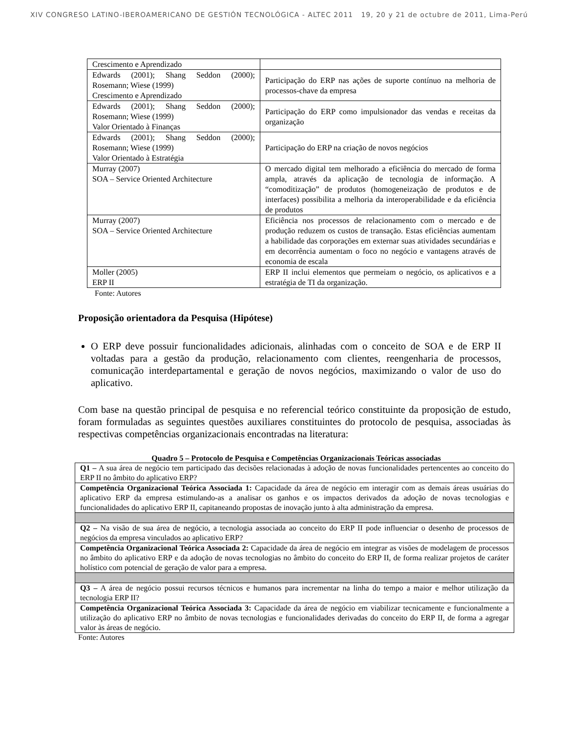XIV CONGRESO LATINO-IBEROAMERICANO DE GESTIÓN TECNOLÓGICA - ALTEC 2011 19, 20 y 21 de octubre de 2011, Lima-Perú
| Crescimento e Aprendizado | |
| Edwards (2001); Shang Seddon (2000); Rosemann; Wiese (1999) Crescimento e Aprendizado | Participação do ERP nas ações de suporte contínuo na melhoria de processos-chave da empresa |
| Edwards (2001); Shang Seddon (2000); Rosemann; Wiese (1999) Valor Orientado à Finanças | Participação do ERP como impulsionador das vendas e receitas da organização |
| Edwards (2001); Shang Seddon (2000); Rosemann; Wiese (1999) Valor Orientado à Estratégia | Participação do ERP na criação de novos negócios |
| Murray (2007) SOA – Service Oriented Architecture | O mercado digital tem melhorado a eficiência do mercado de forma ampla, através da aplicação de tecnologia de informação. A “comoditização” de produtos (homogeneização de produtos e de interfaces) possibilita a melhoria da interoperabilidade e da eficiência de produtos |
| Murray (2007) SOA – Service Oriented Architecture | Eficiência nos processos de relacionamento com o mercado e de produção reduzem os custos de transação. Estas eficiências aumentam a habilidade das corporações em externar suas atividades secundárias e em decorrência aumentam o foco no negócio e vantagens através de economia de escala |
| Moller (2005) ERP II | ERP II inclui elementos que permeiam o negócio, os aplicativos e a estratégia de TI da organização. |
Fonte: Autores
Proposição orientadora da Pesquisa (Hipótese)
O ERP deve possuir funcionalidades adicionais, alinhadas com o conceito de SOA e de ERP II voltadas para a gestão da produção, relacionamento com clientes, reengenharia de processos, comunicação interdepartamental e geração de novos negócios, maximizando o valor de uso do aplicativo.
Com base na questão principal de pesquisa e no referencial teórico constituinte da proposição de estudo, foram formuladas as seguintes questões auxiliares constituintes do protocolo de pesquisa, associadas às respectivas competências organizacionais encontradas na literatura:
Quadro 5 – Protocolo de Pesquisa e Competências Organizacionais Teóricas associadas
| Q1 – A sua área de negócio tem participado das decisões relacionadas à adoção de novas funcionalidades pertencentes ao conceito do ERP II no âmbito do aplicativo ERP? |
| Competência Organizacional Teórica Associada 1: Capacidade da área de negócio em interagir com as demais áreas usuárias do aplicativo ERP da empresa estimulando-as a analisar os ganhos e os impactos derivados da adoção de novas tecnologias e funcionalidades do aplicativo ERP II, capitaneando propostas de inovação junto à alta administração da empresa. |
| Q2 – Na visão de sua área de negócio, a tecnologia associada ao conceito do ERP II pode influenciar o desenho de processos de negócios da empresa vinculados ao aplicativo ERP? |
| Competência Organizacional Teórica Associada 2: Capacidade da área de negócio em integrar as visões de modelagem de processos no âmbito do aplicativo ERP e da adoção de novas tecnologias no âmbito do conceito do ERP II, de forma realizar projetos de caráter holístico com potencial de geração de valor para a empresa. |
| Q3 – A área de negócio possui recursos técnicos e humanos para incrementar na linha do tempo a maior e melhor utilização da tecnologia ERP II? |
| Competência Organizacional Teórica Associada 3: Capacidade da área de negócio em viabilizar tecnicamente e funcionalmente a utilização do aplicativo ERP no âmbito de novas tecnologias e funcionalidades derivadas do conceito do ERP II, de forma a agregar valor às áreas de negócio. |
Fonte: Autores